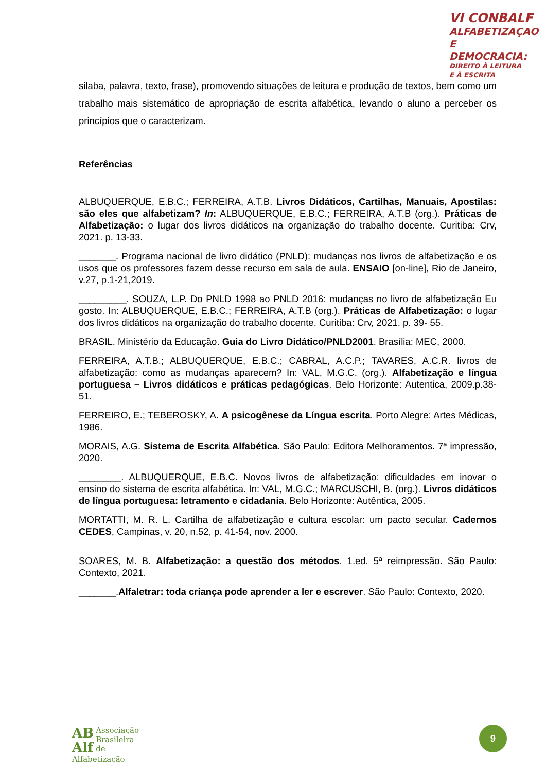VI CONBALF
ALFABETIZAÇAO
E DEMOCRACIA:
DIREITO À LEITURA
E À ESCRITA
silaba, palavra, texto, frase), promovendo situações de leitura e produção de textos, bem como um trabalho mais sistemático de apropriação de escrita alfabética, levando o aluno a perceber os princípios que o caracterizam.
Referências
ALBUQUERQUE, E.B.C.; FERREIRA, A.T.B. Livros Didáticos, Cartilhas, Manuais, Apostilas: são eles que alfabetizam? In: ALBUQUERQUE, E.B.C.; FERREIRA, A.T.B (org.). Práticas de Alfabetização: o lugar dos livros didáticos na organização do trabalho docente. Curitiba: Crv, 2021. p. 13-33.
_______. Programa nacional de livro didático (PNLD): mudanças nos livros de alfabetização e os usos que os professores fazem desse recurso em sala de aula. ENSAIO [on-line], Rio de Janeiro, v.27, p.1-21,2019.
_________. SOUZA, L.P. Do PNLD 1998 ao PNLD 2016: mudanças no livro de alfabetização Eu gosto. In: ALBUQUERQUE, E.B.C.; FERREIRA, A.T.B (org.). Práticas de Alfabetização: o lugar dos livros didáticos na organização do trabalho docente. Curitiba: Crv, 2021. p. 39- 55.
BRASIL. Ministério da Educação. Guia do Livro Didático/PNLD2001. Brasília: MEC, 2000.
FERREIRA, A.T.B.; ALBUQUERQUE, E.B.C.; CABRAL, A.C.P.; TAVARES, A.C.R. livros de alfabetização: como as mudanças aparecem? In: VAL, M.G.C. (org.). Alfabetização e língua portuguesa – Livros didáticos e práticas pedagógicas. Belo Horizonte: Autentica, 2009.p.38-51.
FERREIRO, E.; TEBEROSKY, A. A psicogênese da Língua escrita. Porto Alegre: Artes Médicas, 1986.
MORAIS, A.G. Sistema de Escrita Alfabética. São Paulo: Editora Melhoramentos. 7ª impressão, 2020.
________. ALBUQUERQUE, E.B.C. Novos livros de alfabetização: dificuldades em inovar o ensino do sistema de escrita alfabética. In: VAL, M.G.C.; MARCUSCHI, B. (org.). Livros didáticos de língua portuguesa: letramento e cidadania. Belo Horizonte: Autêntica, 2005.
MORTATTI, M. R. L. Cartilha de alfabetização e cultura escolar: um pacto secular. Cadernos CEDES, Campinas, v. 20, n.52, p. 41-54, nov. 2000.
SOARES, M. B. Alfabetização: a questão dos métodos. 1.ed. 5ª reimpressão. São Paulo: Contexto, 2021.
_______.Alfaletrar: toda criança pode aprender a ler e escrever. São Paulo: Contexto, 2020.
AB
Alf Associação
Brasileira de
Alfabetização
9